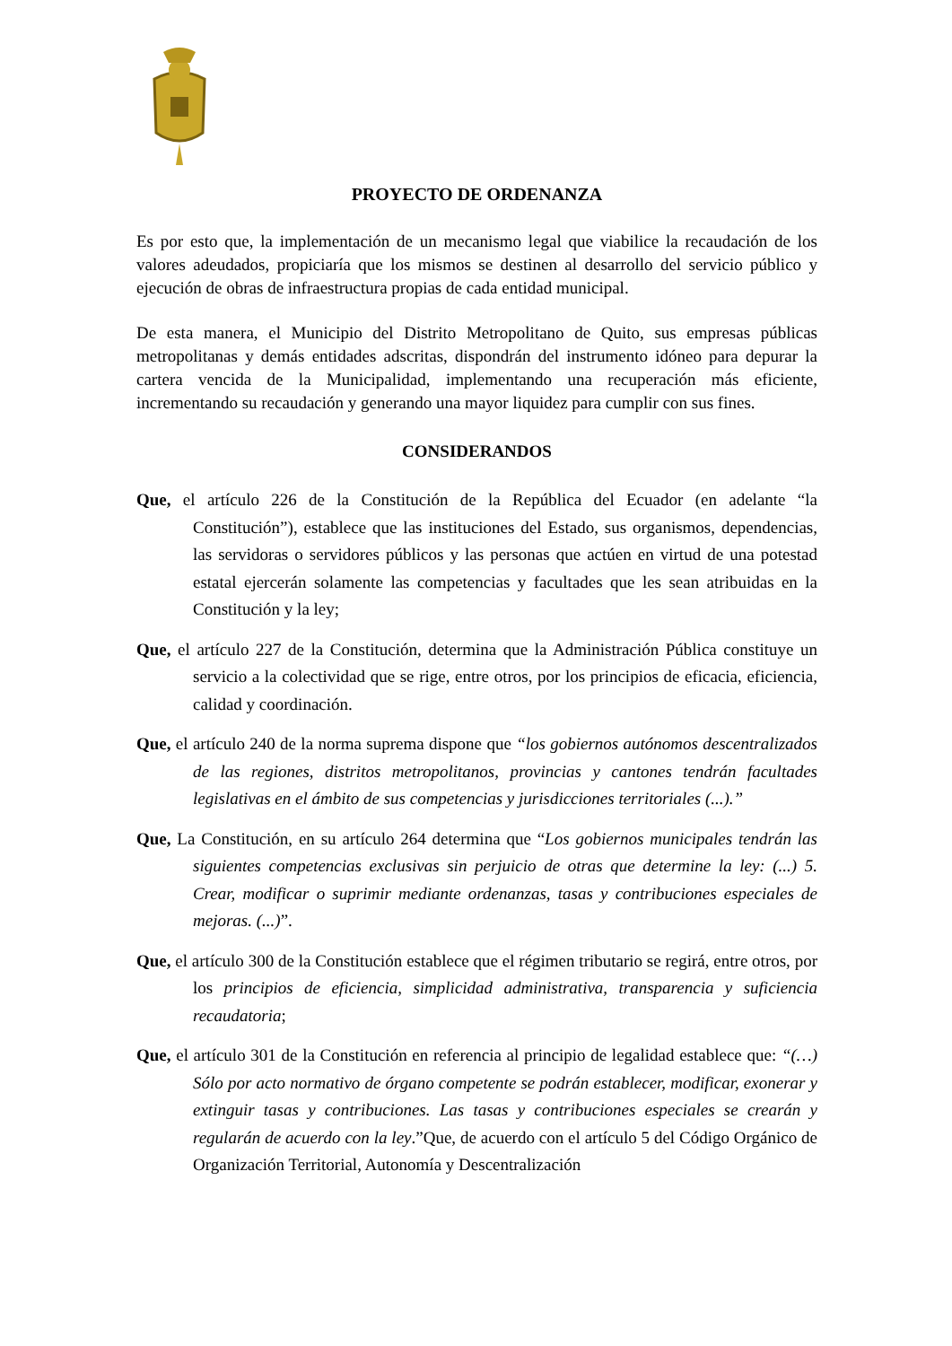PROYECTO DE ORDENANZA
Es por esto que, la implementación de un mecanismo legal que viabilice la recaudación de los valores adeudados, propiciaría que los mismos se destinen al desarrollo del servicio público y ejecución de obras de infraestructura propias de cada entidad municipal.
De esta manera, el Municipio del Distrito Metropolitano de Quito, sus empresas públicas metropolitanas y demás entidades adscritas, dispondrán del instrumento idóneo para depurar la cartera vencida de la Municipalidad, implementando una recuperación más eficiente, incrementando su recaudación y generando una mayor liquidez para cumplir con sus fines.
CONSIDERANDOS
Que, el artículo 226 de la Constitución de la República del Ecuador (en adelante “la Constitución”), establece que las instituciones del Estado, sus organismos, dependencias, las servidoras o servidores públicos y las personas que actúen en virtud de una potestad estatal ejercerán solamente las competencias y facultades que les sean atribuidas en la Constitución y la ley;
Que, el artículo 227 de la Constitución, determina que la Administración Pública constituye un servicio a la colectividad que se rige, entre otros, por los principios de eficacia, eficiencia, calidad y coordinación.
Que, el artículo 240 de la norma suprema dispone que “los gobiernos autónomos descentralizados de las regiones, distritos metropolitanos, provincias y cantones tendrán facultades legislativas en el ámbito de sus competencias y jurisdicciones territoriales (...).”
Que, La Constitución, en su artículo 264 determina que “Los gobiernos municipales tendrán las siguientes competencias exclusivas sin perjuicio de otras que determine la ley: (...) 5. Crear, modificar o suprimir mediante ordenanzas, tasas y contribuciones especiales de mejoras. (...)”.
Que, el artículo 300 de la Constitución establece que el régimen tributario se regirá, entre otros, por los principios de eficiencia, simplicidad administrativa, transparencia y suficiencia recaudatoria;
Que, el artículo 301 de la Constitución en referencia al principio de legalidad establece que: “(…) Sólo por acto normativo de órgano competente se podrán establecer, modificar, exonerar y extinguir tasas y contribuciones. Las tasas y contribuciones especiales se crearán y regularán de acuerdo con la ley.”Que, de acuerdo con el artículo 5 del Código Orgánico de Organización Territorial, Autonomía y Descentralización